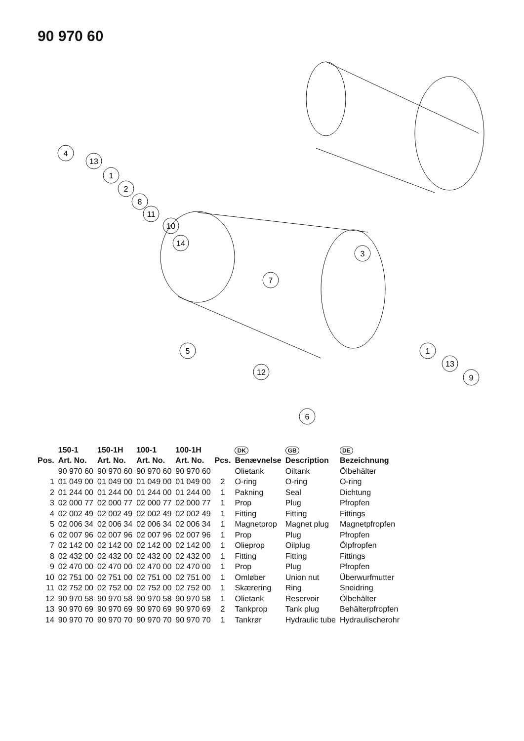90 970 60
4
13
1
2
8
11
10
14
3
7
5
12
1
13
9
6
| | 150-1 | 150-1H | 100-1 | 100-1H | | DK | GB | DE |
| --- | --- | --- | --- | --- | --- | --- | --- | --- |
| Pos. | Art. No. | Art. No. | Art. No. | Art. No. | Pcs. | Benævnelse | Description | Bezeichnung |
| | 90 970 60 | 90 970 60 | 90 970 60 | 90 970 60 | | Olietank | Oiltank | Ölbehälter |
| 1 | 01 049 00 | 01 049 00 | 01 049 00 | 01 049 00 | 2 | O-ring | O-ring | O-ring |
| 2 | 01 244 00 | 01 244 00 | 01 244 00 | 01 244 00 | 1 | Pakning | Seal | Dichtung |
| 3 | 02 000 77 | 02 000 77 | 02 000 77 | 02 000 77 | 1 | Prop | Plug | Pfropfen |
| 4 | 02 002 49 | 02 002 49 | 02 002 49 | 02 002 49 | 1 | Fitting | Fitting | Fittings |
| 5 | 02 006 34 | 02 006 34 | 02 006 34 | 02 006 34 | 1 | Magnetprop | Magnet plug | Magnetpfropfen |
| 6 | 02 007 96 | 02 007 96 | 02 007 96 | 02 007 96 | 1 | Prop | Plug | Pfropfen |
| 7 | 02 142 00 | 02 142 00 | 02 142 00 | 02 142 00 | 1 | Olieprop | Oilplug | Ölpfropfen |
| 8 | 02 432 00 | 02 432 00 | 02 432 00 | 02 432 00 | 1 | Fitting | Fitting | Fittings |
| 9 | 02 470 00 | 02 470 00 | 02 470 00 | 02 470 00 | 1 | Prop | Plug | Pfropfen |
| 10 | 02 751 00 | 02 751 00 | 02 751 00 | 02 751 00 | 1 | Omløber | Union nut | Überwurfmutter |
| 11 | 02 752 00 | 02 752 00 | 02 752 00 | 02 752 00 | 1 | Skærering | Ring | Sneidring |
| 12 | 90 970 58 | 90 970 58 | 90 970 58 | 90 970 58 | 1 | Olietank | Reservoir | Ölbehälter |
| 13 | 90 970 69 | 90 970 69 | 90 970 69 | 90 970 69 | 2 | Tankprop | Tank plug | Behälterpfropfen |
| 14 | 90 970 70 | 90 970 70 | 90 970 70 | 90 970 70 | 1 | Tankrør | Hydraulic tube | Hydraulischerohr |